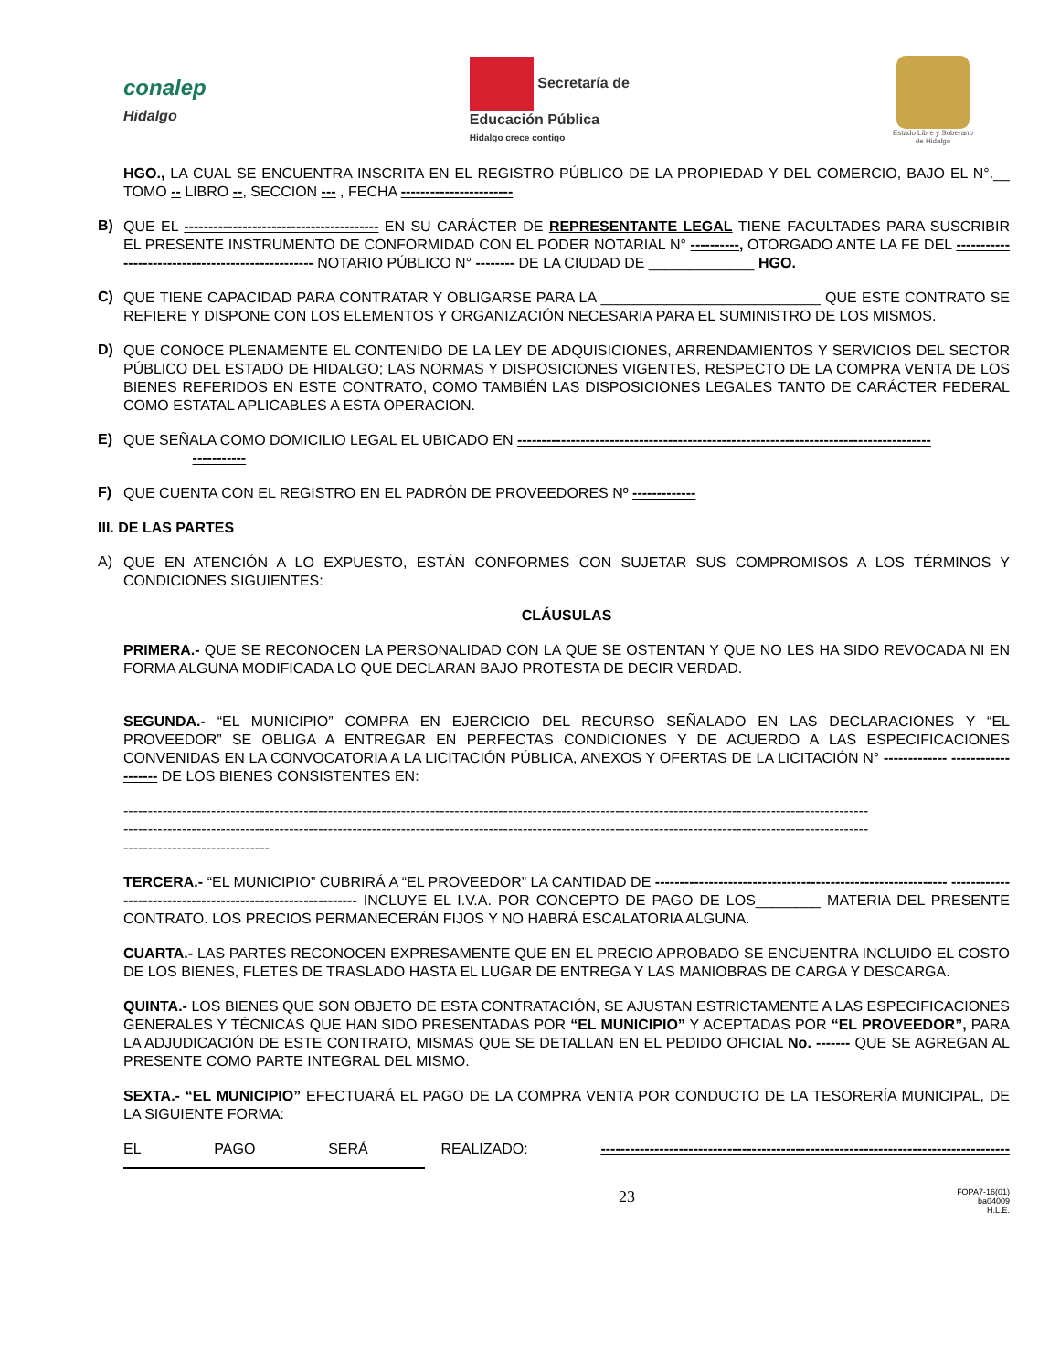conalep
Hidalgo
Secretaría de
Educación Pública
Hidalgo crece contigo
Estado Libre y Soberano
de Hidalgo
HGO., LA CUAL SE ENCUENTRA INSCRITA EN EL REGISTRO PÚBLICO DE LA PROPIEDAD Y DEL COMERCIO, BAJO EL N°.__ TOMO -- LIBRO --, SECCION --- , FECHA -----------------------
B)
QUE EL ---------------------------------------- EN SU CARÁCTER DE REPRESENTANTE LEGAL TIENE FACULTADES PARA SUSCRIBIR EL PRESENTE INSTRUMENTO DE CONFORMIDAD CON EL PODER NOTARIAL N° ----------, OTORGADO ANTE LA FE DEL -------------------------------------------------- NOTARIO PÚBLICO N° -------- DE LA CIUDAD DE _____________ HGO.
C)
QUE TIENE CAPACIDAD PARA CONTRATAR Y OBLIGARSE PARA LA ___________________________ QUE ESTE CONTRATO SE REFIERE Y DISPONE CON LOS ELEMENTOS Y ORGANIZACIÓN NECESARIA PARA EL SUMINISTRO DE LOS MISMOS.
D)
QUE CONOCE PLENAMENTE EL CONTENIDO DE LA LEY DE ADQUISICIONES, ARRENDAMIENTOS Y SERVICIOS DEL SECTOR PÚBLICO DEL ESTADO DE HIDALGO; LAS NORMAS Y DISPOSICIONES VIGENTES, RESPECTO DE LA COMPRA VENTA DE LOS BIENES REFERIDOS EN ESTE CONTRATO, COMO TAMBIÉN LAS DISPOSICIONES LEGALES TANTO DE CARÁCTER FEDERAL COMO ESTATAL APLICABLES A ESTA OPERACION.
E)
QUE SEÑALA COMO DOMICILIO LEGAL EL UBICADO EN -------------------------------------------------------------------------------------
-----------
F)
QUE CUENTA CON EL REGISTRO EN EL PADRÓN DE PROVEEDORES Nº -------------
III. DE LAS PARTES
A)
QUE EN ATENCIÓN A LO EXPUESTO, ESTÁN CONFORMES CON SUJETAR SUS COMPROMISOS A LOS TÉRMINOS Y CONDICIONES SIGUIENTES:
CLÁUSULAS
PRIMERA.- QUE SE RECONOCEN LA PERSONALIDAD CON LA QUE SE OSTENTAN Y QUE NO LES HA SIDO REVOCADA NI EN FORMA ALGUNA MODIFICADA LO QUE DECLARAN BAJO PROTESTA DE DECIR VERDAD.
SEGUNDA.- “EL MUNICIPIO” COMPRA EN EJERCICIO DEL RECURSO SEÑALADO EN LAS DECLARACIONES Y “EL PROVEEDOR” SE OBLIGA A ENTREGAR EN PERFECTAS CONDICIONES Y DE ACUERDO A LAS ESPECIFICACIONES CONVENIDAS EN LA CONVOCATORIA A LA LICITACIÓN PÚBLICA, ANEXOS Y OFERTAS DE LA LICITACIÓN N° ------------- ------------------- DE LOS BIENES CONSISTENTES EN:
---------------------------------------------------------------------------------------------------------------------------------------------------------
---------------------------------------------------------------------------------------------------------------------------------------------------------
------------------------------
TERCERA.- “EL MUNICIPIO” CUBRIRÁ A “EL PROVEEDOR” LA CANTIDAD DE ------------------------------------------------------------ ------------------------------------------------------------ INCLUYE EL I.V.A. POR CONCEPTO DE PAGO DE LOS________ MATERIA DEL PRESENTE CONTRATO. LOS PRECIOS PERMANECERÁN FIJOS Y NO HABRÁ ESCALATORIA ALGUNA.
CUARTA.- LAS PARTES RECONOCEN EXPRESAMENTE QUE EN EL PRECIO APROBADO SE ENCUENTRA INCLUIDO EL COSTO DE LOS BIENES, FLETES DE TRASLADO HASTA EL LUGAR DE ENTREGA Y LAS MANIOBRAS DE CARGA Y DESCARGA.
QUINTA.- LOS BIENES QUE SON OBJETO DE ESTA CONTRATACIÓN, SE AJUSTAN ESTRICTAMENTE A LAS ESPECIFICACIONES GENERALES Y TÉCNICAS QUE HAN SIDO PRESENTADAS POR “EL MUNICIPIO” Y ACEPTADAS POR “EL PROVEEDOR”, PARA LA ADJUDICACIÓN DE ESTE CONTRATO, MISMAS QUE SE DETALLAN EN EL PEDIDO OFICIAL No. ------- QUE SE AGREGAN AL PRESENTE COMO PARTE INTEGRAL DEL MISMO.
SEXTA.- “EL MUNICIPIO” EFECTUARÁ EL PAGO DE LA COMPRA VENTA POR CONDUCTO DE LA TESORERÍA MUNICIPAL, DE LA SIGUIENTE FORMA:
EL PAGO SERÁ REALIZADO: ------------------------------------------------------------------------------------
23 FOPA7-16(01)
ba04009
H.L.E.